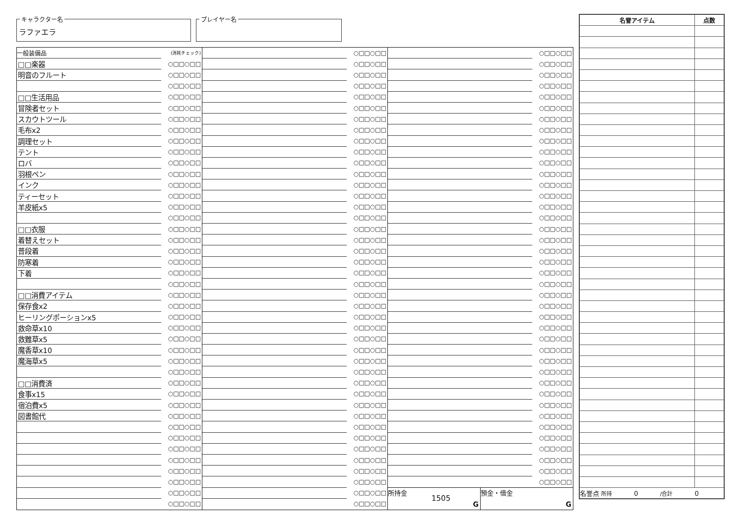キャラクター名
ラファエラ
プレイヤー名
| 一般装備品 | (消耗チェック) |
| □□楽器 | ○□□○□□ |
| 明音のフルート | ○□□○□□ |
| | ○□□○□□ |
| □□生活用品 | ○□□○□□ |
| 冒険者セット | ○□□○□□ |
| スカウトツール | ○□□○□□ |
| 毛布x2 | ○□□○□□ |
| 調理セット | ○□□○□□ |
| テント | ○□□○□□ |
| ロバ | ○□□○□□ |
| 羽根ペン | ○□□○□□ |
| インク | ○□□○□□ |
| ティーセット | ○□□○□□ |
| 羊皮紙x5 | ○□□○□□ |
| | ○□□○□□ |
| □□衣服 | ○□□○□□ |
| 着替えセット | ○□□○□□ |
| 普段着 | ○□□○□□ |
| 防寒着 | ○□□○□□ |
| 下着 | ○□□○□□ |
| | ○□□○□□ |
| □□消費アイテム | ○□□○□□ |
| 保存食x2 | ○□□○□□ |
| ヒーリングポーションx5 | ○□□○□□ |
| 救命草x10 | ○□□○□□ |
| 救難草x5 | ○□□○□□ |
| 魔香草x10 | ○□□○□□ |
| 魔海草x5 | ○□□○□□ |
| | ○□□○□□ |
| □□消費済 | ○□□○□□ |
| 食事x15 | ○□□○□□ |
| 宿泊費x5 | ○□□○□□ |
| 図書館代 | ○□□○□□ |
| | ○□□○□□ |
| | ○□□○□□ |
| | ○□□○□□ |
| | ○□□○□□ |
| | ○□□○□□ |
| | ○□□○□□ |
| | ○□□○□□ |
| | ○□□○□□ |
| | ○□□○□□ |
| | ○□□○□□ |
| | ○□□○□□ |
| | ○□□○□□ |
| | ○□□○□□ |
| | ○□□○□□ |
| | ○□□○□□ |
| | ○□□○□□ |
| | ○□□○□□ |
| | ○□□○□□ |
| | ○□□○□□ |
| | ○□□○□□ |
| | ○□□○□□ |
| | ○□□○□□ |
| | ○□□○□□ |
| | ○□□○□□ |
| | ○□□○□□ |
| | ○□□○□□ |
| | ○□□○□□ |
| | ○□□○□□ |
| | ○□□○□□ |
| | ○□□○□□ |
| | ○□□○□□ |
| | ○□□○□□ |
| | ○□□○□□ |
| | ○□□○□□ |
| | ○□□○□□ |
| | ○□□○□□ |
| | ○□□○□□ |
| | ○□□○□□ |
| | ○□□○□□ |
| | ○□□○□□ |
| | ○□□○□□ |
| | ○□□○□□ |
| | ○□□○□□ |
| | ○□□○□□ |
| | ○□□○□□ |
| | ○□□○□□ |
| | ○□□○□□ |
| | ○□□○□□ |
| | ○□□○□□ |
| | ○□□○□□ |
| | ○□□○□□ |
| | ○□□○□□ |
| | ○□□○□□ |
| | ○□□○□□ |
| | ○□□○□□ |
| | ○□□○□□ |
| | ○□□○□□ |
| | ○□□○□□ |
| | ○□□○□□ |
| | ○□□○□□ |
| | ○□□○□□ |
| | ○□□○□□ |
| | ○□□○□□ |
| | ○□□○□□ |
| | ○□□○□□ |
| | ○□□○□□ |
| | ○□□○□□ |
| | ○□□○□□ |
| | ○□□○□□ |
| | ○□□○□□ |
| | ○□□○□□ |
| | ○□□○□□ |
| | ○□□○□□ |
| | ○□□○□□ |
| | ○□□○□□ |
| | ○□□○□□ |
| | ○□□○□□ |
| | ○□□○□□ |
| | ○□□○□□ |
| | ○□□○□□ |
| | ○□□○□□ |
| | ○□□○□□ |
| | ○□□○□□ |
| | ○□□○□□ |
| | ○□□○□□ |
| | ○□□○□□ |
| | ○□□○□□ |
| | ○□□○□□ |
| | ○□□○□□ |
| | ○□□○□□ |
所持金
1505
G
預金・借金
G
| 名誉アイテム | 点数 |
| --- | --- |
| 名誉点 所持 0 /合計 0 | |